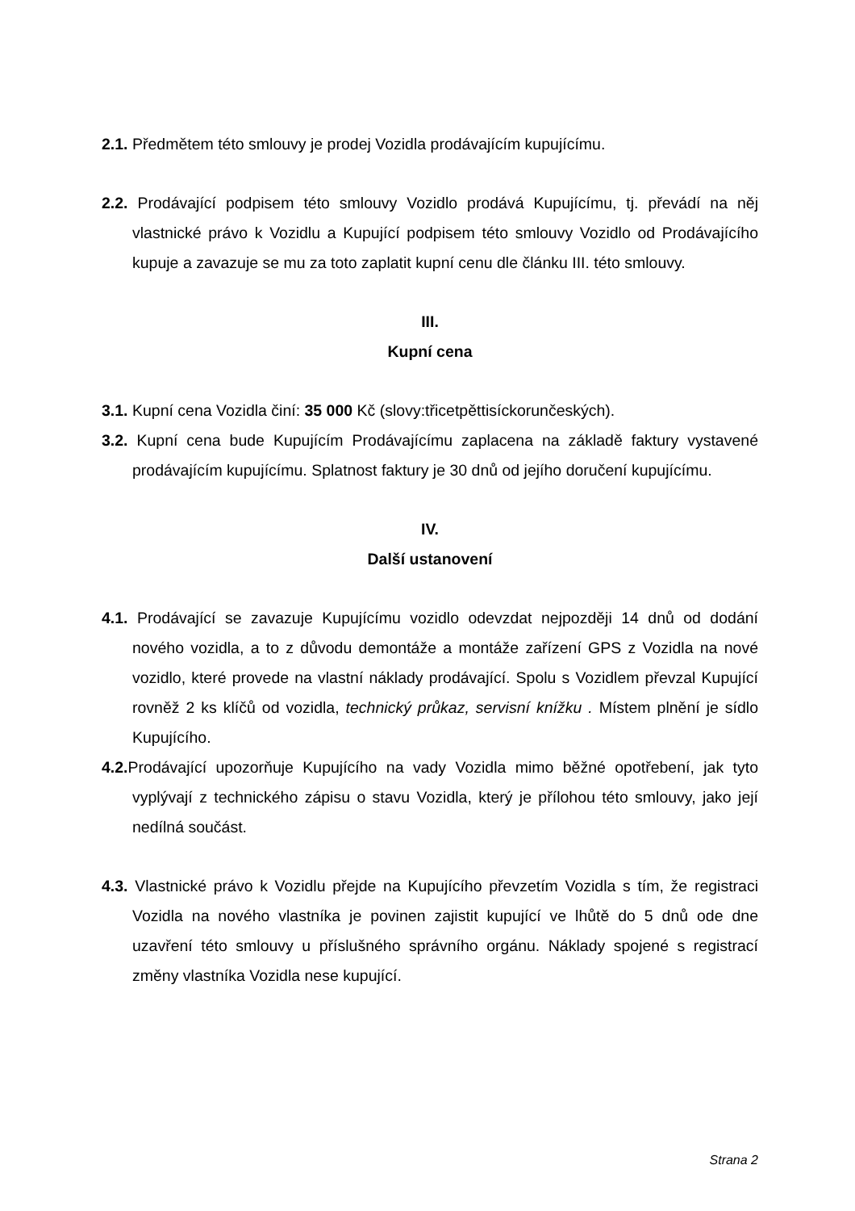2.1. Předmětem této smlouvy je prodej Vozidla prodávajícím kupujícímu.
2.2. Prodávající podpisem této smlouvy Vozidlo prodává Kupujícímu, tj. převádí na něj vlastnické právo k Vozidlu a Kupující podpisem této smlouvy Vozidlo od Prodávajícího kupuje a zavazuje se mu za toto zaplatit kupní cenu dle článku III. této smlouvy.
III.
Kupní cena
3.1. Kupní cena Vozidla činí: 35 000 Kč (slovy:třicetpěttisíckorunčeských).
3.2. Kupní cena bude Kupujícím Prodávajícímu zaplacena na základě faktury vystavené prodávajícím kupujícímu. Splatnost faktury je 30 dnů od jejího doručení kupujícímu.
IV.
Další ustanovení
4.1. Prodávající se zavazuje Kupujícímu vozidlo odevzdat nejpozději 14 dnů od dodání nového vozidla, a to z důvodu demontáže a montáže zařízení GPS z Vozidla na nové vozidlo, které provede na vlastní náklady prodávající. Spolu s Vozidlem převzal Kupující rovněž 2 ks klíčů od vozidla, technický průkaz, servisní knížku . Místem plnění je sídlo Kupujícího.
4.2. Prodávající upozorňuje Kupujícího na vady Vozidla mimo běžné opotřebení, jak tyto vyplývají z technického zápisu o stavu Vozidla, který je přílohou této smlouvy, jako její nedílná součást.
4.3. Vlastnické právo k Vozidlu přejde na Kupujícího převzetím Vozidla s tím, že registraci Vozidla na nového vlastníka je povinen zajistit kupující ve lhůtě do 5 dnů ode dne uzavření této smlouvy u příslušného správního orgánu. Náklady spojené s registrací změny vlastníka Vozidla nese kupující.
Strana 2